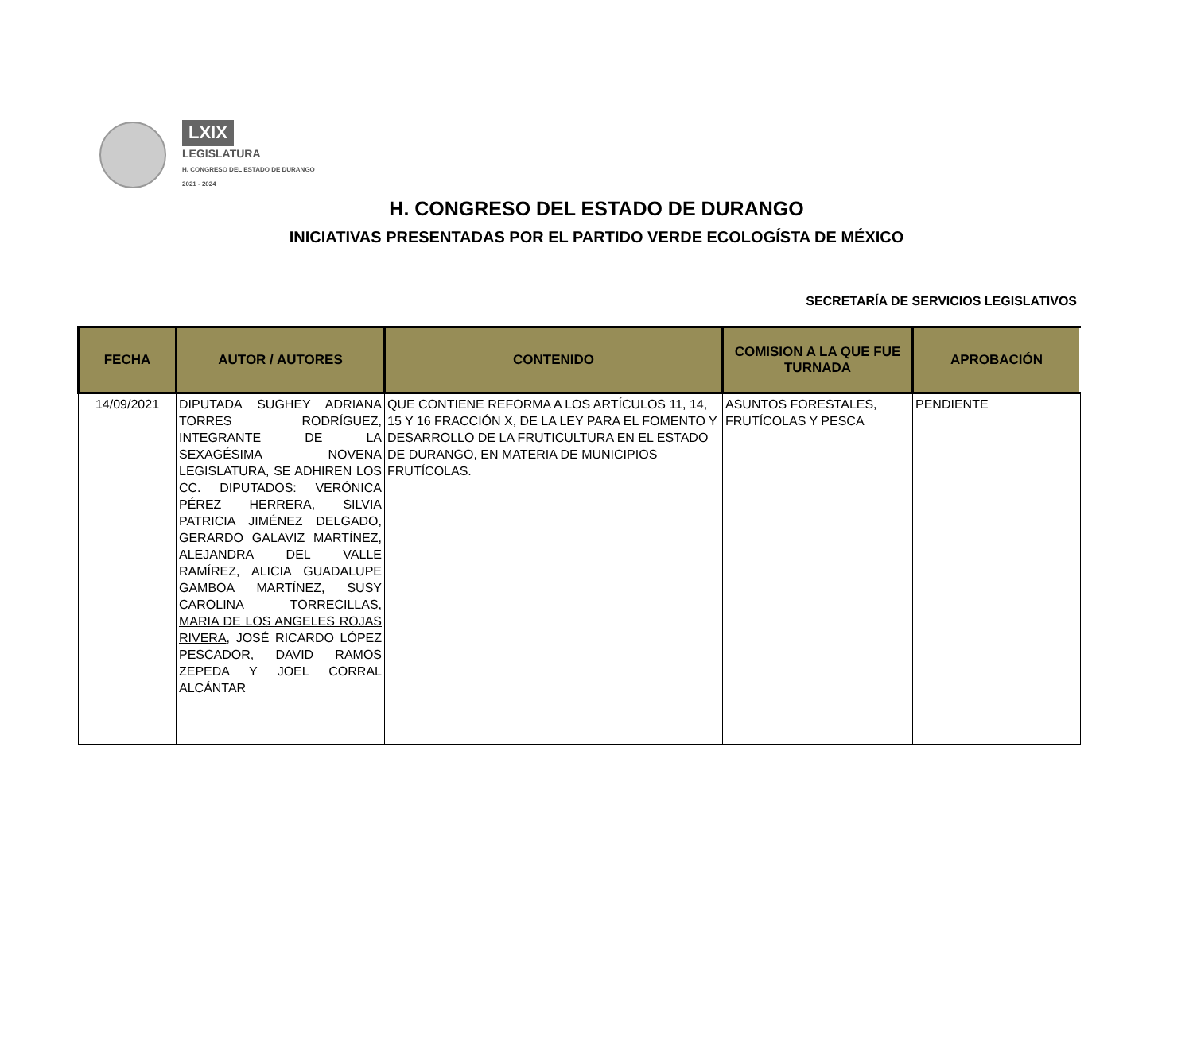LXIX
LEGISLATURA
H. CONGRESO DEL ESTADO DE DURANGO
2021 - 2024
H. CONGRESO DEL ESTADO DE DURANGO
INICIATIVAS PRESENTADAS POR EL PARTIDO VERDE ECOLOGÍSTA DE MÉXICO
SECRETARÍA DE SERVICIOS LEGISLATIVOS
| FECHA | AUTOR / AUTORES | CONTENIDO | COMISION A LA QUE FUE TURNADA | APROBACIÓN |
| --- | --- | --- | --- | --- |
| 14/09/2021 | DIPUTADA SUGHEY ADRIANA TORRES RODRÍGUEZ, INTEGRANTE DE LA SEXAGÉSIMA NOVENA LEGISLATURA, SE ADHIREN LOS CC. DIPUTADOS: VERÓNICA PÉREZ HERRERA, SILVIA PATRICIA JIMÉNEZ DELGADO, GERARDO GALAVIZ MARTÍNEZ, ALEJANDRA DEL VALLE RAMÍREZ, ALICIA GUADALUPE GAMBOA MARTÍNEZ, SUSY CAROLINA TORRECILLAS, MARIA DE LOS ANGELES ROJAS RIVERA , JOSÉ RICARDO LÓPEZ PESCADOR, DAVID RAMOS ZEPEDA Y JOEL CORRAL ALCÁNTAR | QUE CONTIENE REFORMA A LOS ARTÍCULOS 11, 14, 15 Y 16 FRACCIÓN X, DE LA LEY PARA EL FOMENTO Y DESARROLLO DE LA FRUTICULTURA EN EL ESTADO DE DURANGO, EN MATERIA DE MUNICIPIOS FRUTÍCOLAS. | ASUNTOS FORESTALES, FRUTÍCOLAS Y PESCA | PENDIENTE |